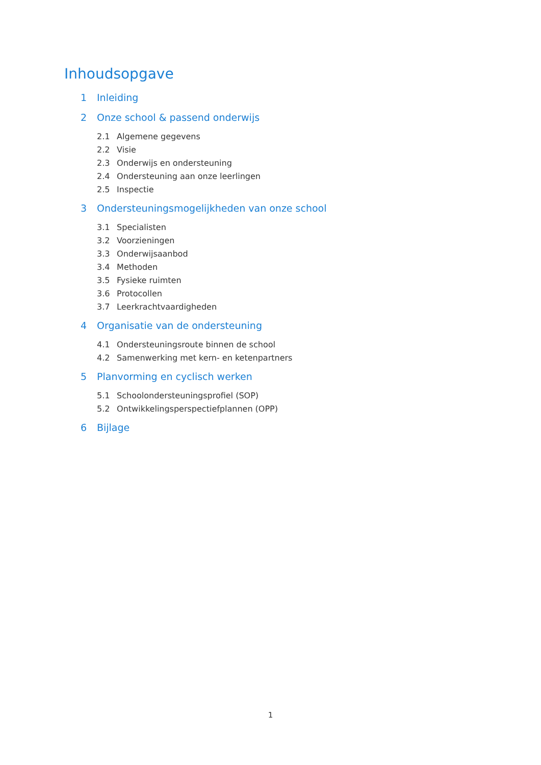Inhoudsopgave
1 Inleiding
2 Onze school & passend onderwijs
2.1 Algemene gegevens
2.2 Visie
2.3 Onderwijs en ondersteuning
2.4 Ondersteuning aan onze leerlingen
2.5 Inspectie
3 Ondersteuningsmogelijkheden van onze school
3.1 Specialisten
3.2 Voorzieningen
3.3 Onderwijsaanbod
3.4 Methoden
3.5 Fysieke ruimten
3.6 Protocollen
3.7 Leerkrachtvaardigheden
4 Organisatie van de ondersteuning
4.1 Ondersteuningsroute binnen de school
4.2 Samenwerking met kern- en ketenpartners
5 Planvorming en cyclisch werken
5.1 Schoolondersteuningsprofiel (SOP)
5.2 Ontwikkelingsperspectiefplannen (OPP)
6 Bijlage
1